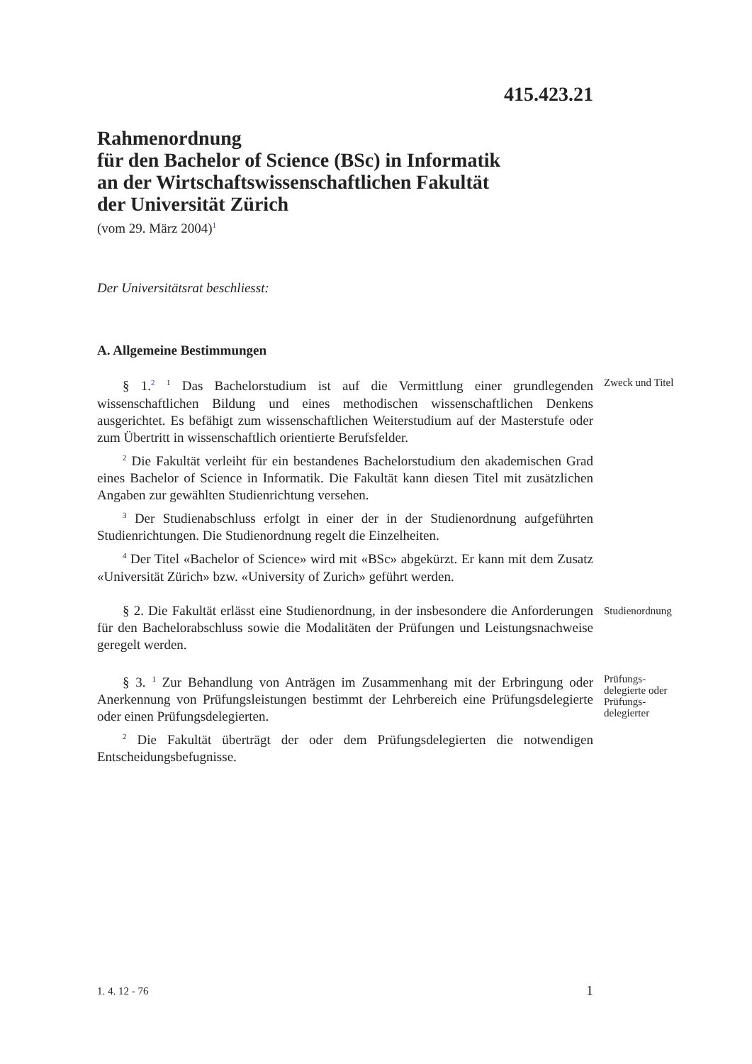415.423.21
Rahmenordnung
für den Bachelor of Science (BSc) in Informatik
an der Wirtschaftswissenschaftlichen Fakultät
der Universität Zürich
(vom 29. März 2004)<sup>1</sup>
Der Universitätsrat beschliesst:
A. Allgemeine Bestimmungen
§ 1.<sup>2</sup> <sup>1</sup> Das Bachelorstudium ist auf die Vermittlung einer grundlegenden wissenschaftlichen Bildung und eines methodischen wissenschaftlichen Denkens ausgerichtet. Es befähigt zum wissenschaftlichen Weiterstudium auf der Masterstufe oder zum Übertritt in wissenschaftlich orientierte Berufsfelder.
<sup>2</sup> Die Fakultät verleiht für ein bestandenes Bachelorstudium den akademischen Grad eines Bachelor of Science in Informatik. Die Fakultät kann diesen Titel mit zusätzlichen Angaben zur gewählten Studienrichtung versehen.
<sup>3</sup> Der Studienabschluss erfolgt in einer der in der Studienordnung aufgeführten Studienrichtungen. Die Studienordnung regelt die Einzelheiten.
<sup>4</sup> Der Titel «Bachelor of Science» wird mit «BSc» abgekürzt. Er kann mit dem Zusatz «Universität Zürich» bzw. «University of Zurich» geführt werden.
Zweck und Titel
§ 2. Die Fakultät erlässt eine Studienordnung, in der insbesondere die Anforderungen für den Bachelorabschluss sowie die Modalitäten der Prüfungen und Leistungsnachweise geregelt werden.
Studienordnung
§ 3. <sup>1</sup> Zur Behandlung von Anträgen im Zusammenhang mit der Erbringung oder Anerkennung von Prüfungsleistungen bestimmt der Lehrbereich eine Prüfungsdelegierte oder einen Prüfungsdelegierten.
<sup>2</sup> Die Fakultät überträgt der oder dem Prüfungsdelegierten die notwendigen Entscheidungsbefugnisse.
Prüfungs-
delegierte oder Prüfungs-
delegierter
1. 4. 12 - 76 1